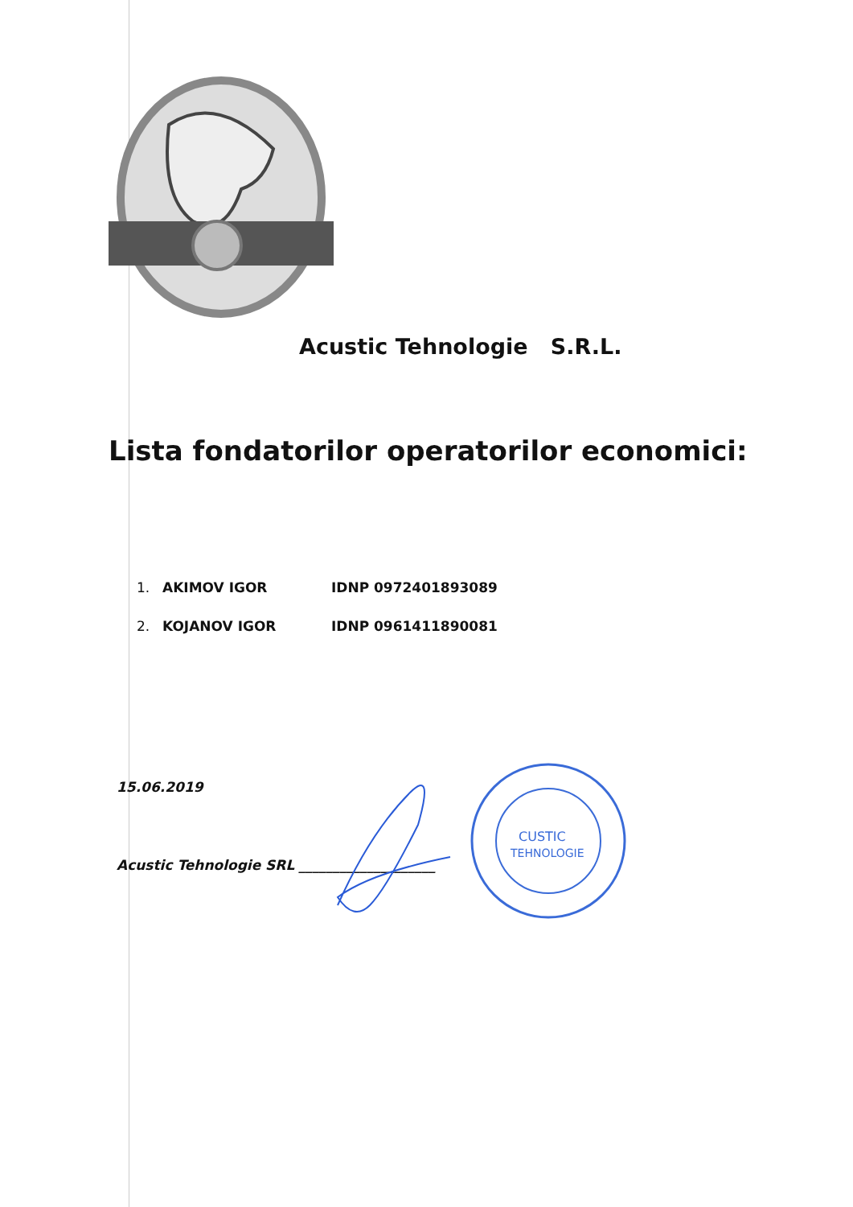Acustic Tehnologie S.R.L.
Lista fondatorilor operatorilor economici:
1. AKIMOV IGOR IDNP 0972401893089
2. KOJANOV IGOR IDNP 0961411890081
15.06.2019
Acustic Tehnologie SRL ____________________
CUSTIC
TEHNOLOGIE